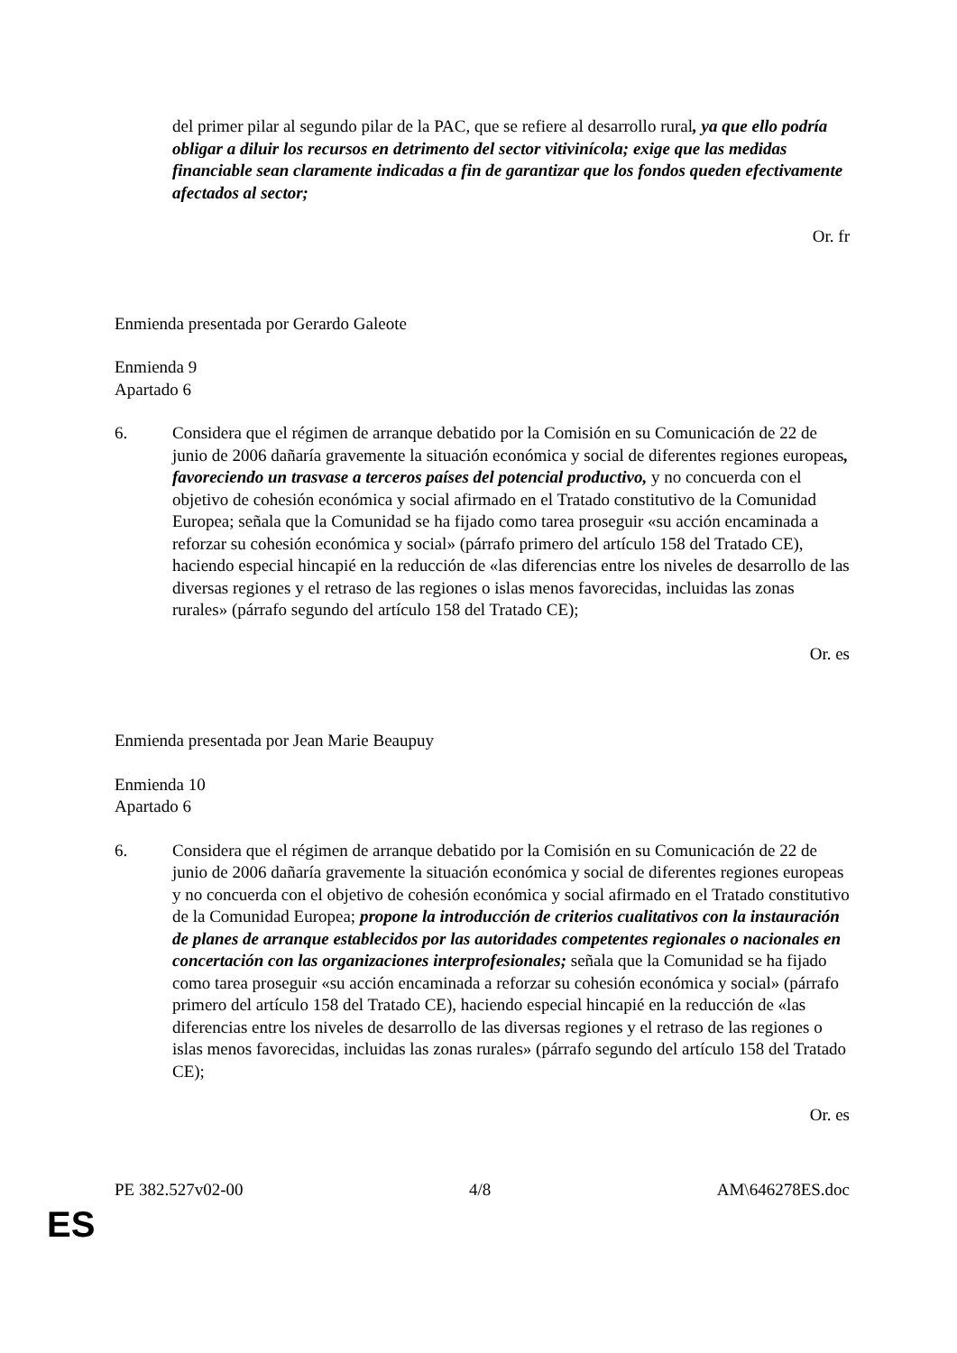del primer pilar al segundo pilar de la PAC, que se refiere al desarrollo rural, ya que ello podría obligar a diluir los recursos en detrimento del sector vitivinícola; exige que las medidas financiable sean claramente indicadas a fin de garantizar que los fondos queden efectivamente afectados al sector;
Or. fr
Enmienda presentada por Gerardo Galeote
Enmienda 9
Apartado 6
6. Considera que el régimen de arranque debatido por la Comisión en su Comunicación de 22 de junio de 2006 dañaría gravemente la situación económica y social de diferentes regiones europeas, favoreciendo un trasvase a terceros países del potencial productivo, y no concuerda con el objetivo de cohesión económica y social afirmado en el Tratado constitutivo de la Comunidad Europea; señala que la Comunidad se ha fijado como tarea proseguir «su acción encaminada a reforzar su cohesión económica y social» (párrafo primero del artículo 158 del Tratado CE), haciendo especial hincapié en la reducción de «las diferencias entre los niveles de desarrollo de las diversas regiones y el retraso de las regiones o islas menos favorecidas, incluidas las zonas rurales» (párrafo segundo del artículo 158 del Tratado CE);
Or. es
Enmienda presentada por Jean Marie Beaupuy
Enmienda 10
Apartado 6
6. Considera que el régimen de arranque debatido por la Comisión en su Comunicación de 22 de junio de 2006 dañaría gravemente la situación económica y social de diferentes regiones europeas y no concuerda con el objetivo de cohesión económica y social afirmado en el Tratado constitutivo de la Comunidad Europea; propone la introducción de criterios cualitativos con la instauración de planes de arranque establecidos por las autoridades competentes regionales o nacionales en concertación con las organizaciones interprofesionales; señala que la Comunidad se ha fijado como tarea proseguir «su acción encaminada a reforzar su cohesión económica y social» (párrafo primero del artículo 158 del Tratado CE), haciendo especial hincapié en la reducción de «las diferencias entre los niveles de desarrollo de las diversas regiones y el retraso de las regiones o islas menos favorecidas, incluidas las zonas rurales» (párrafo segundo del artículo 158 del Tratado CE);
Or. es
PE 382.527v02-00 4/8 AM\646278ES.doc
ES